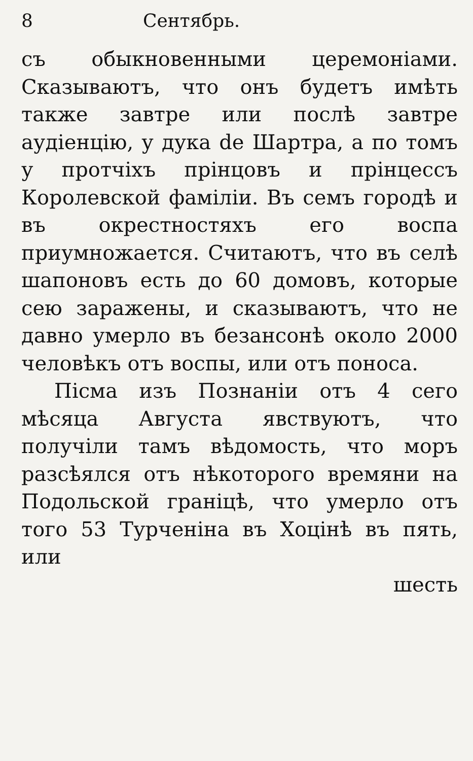8 Сентябрь.
съ обыкновенными церемоніами. Сказываютъ, что онъ будетъ имѣть также завтре или послѣ завтре аудіенцію, у дука de Шартра, а по томъ у протчіхъ прінцовъ и прінцессъ Королевской фаміліи. Въ семъ городѣ и въ окрестностяхъ его воспа приумножается. Считаютъ, что въ селѣ шапоновъ есть до 60 домовъ, которые сею заражены, и сказываютъ, что не давно умерло въ безансонѣ около 2000 человѣкъ отъ воспы, или отъ поноса.
Пісма изъ Познаніи отъ 4 сего мѣсяца Августа явствуютъ, что получіли тамъ вѣдомость, что моръ разсѣялся отъ нѣкоторого времяни на Подольской граніцѣ, что умерло отъ того 53 Турченіна въ Хоцінѣ въ пять, или
шесть